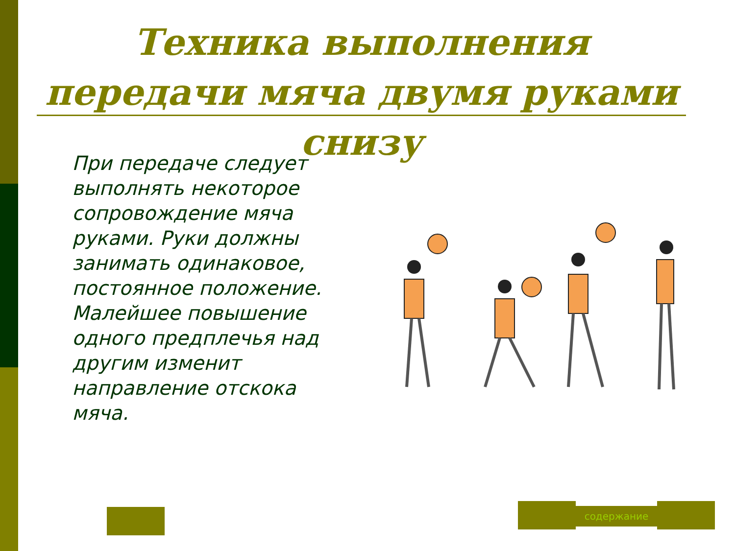Техника выполнения передачи мяча двумя руками снизу
При передаче следует выполнять некоторое сопровождение мяча руками. Руки должны занимать одинаковое, постоянное положение. Малейшее повышение одного предплечья над другим изменит направление отскока мяча.
содержание